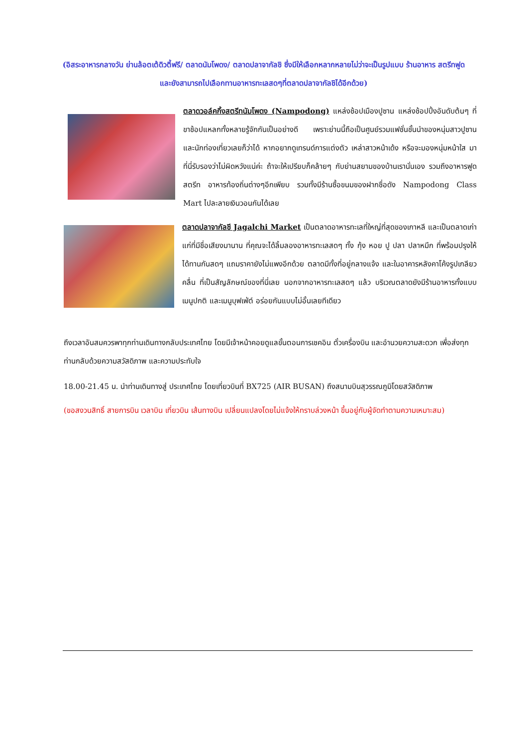(อิสระอาหารกลางวัน ย่านล้อตเต้ดิวตี้ฟรี/ ตลาดนัมโพดง/ ตลาดปลาจากัลชิ ซึ่งมีให้เลือกหลากหลายไม่ว่าจะเป็นรูปแบบ ร้านอาหาร สตรีทฟูด และยังสามารถไปเลือกทานอาหารทะเลสดๆที่ตลาดปลาจากัลชิได้อีกด้วย)
ตลาดวอล์คกิ้งสตรีทนัมโพดง (Nampodong) แหล่งช้อปเมืองปูซาน แหล่งช้อปปิ้งอันดับต้นๆ ที่ขาช้อปแหลกทั้งหลายรู้จักกันเป็นอย่างดี เพราะย่านนี้ถือเป็นศูนย์รวมแฟชั่นชั้นนำของหนุ่มสาวปูซาน และนักท่องเที่ยวเลยก็ว่าได้ หากอยากดูเทรนด์การแต่งตัว เหล่าสาวหน้าเด้ง หรือจะมองหนุ่มหน้าใส มาที่นี่รับรองว่าไม่ผิดหวังแน่ค่ะ ถ้าจะให้เปรียบก็คล้ายๆ กับย่านสยามของบ้านเรานั่นเอง รวมถึงอาหารฟูดสตรีท อาหารท้องถิ่นต่างๆอีกเพียบ รวมทั้งมีร้านซื้อขนมของฝากชื่อดัง Nampodong Class Mart ไปละลายเงินวอนกันได้เลย
ตลาดปลาจากัลชี Jagalchi Market เป็นตลาดอาหารทะเลที่ใหญ่ที่สุดของเกาหลี และเป็นตลาดเก่าแก่ที่มีชื่อเสียงมานาน ที่คุณจะได้ลิ้มลองอาหารทะเลสดๆ ทั้ง กุ้ง หอย ปู ปลา ปลาหมึก ที่พร้อมปรุงให้ได้ทานกันสดๆ แถมราคายังไม่แพงอีกด้วย ตลาดมีทั้งที่อยู่กลางแจ้ง และในอาคารหลังคาโค้งรูปเกลียวคลื่น ที่เป็นสัญลักษณ์ของที่นี่เลย นอกจากอาหารทะเลสดๆ แล้ว บริเวณตลาดยังมีร้านอาหารทั้งแบบเมนูปกติ และเมนูบุฟเฟ่ต์ อร่อยกันแบบไม่อั้นเลยทีเดียว
ถึงเวลาอันสมควรพาทุกท่านเดินทางกลับประเทศไทย โดยมีเจ้าหน้าคอยดูแลขั้นตอนการเชคอิน ตั๋วเครื่องบิน และอำนวยความสะดวก เพื่อส่งทุกท่านกลับด้วยความสวัสดิภาพ และความประทับใจ
18.00-21.45 น. นำท่านเดินทางสู่ ประเทศไทย โดยเที่ยวบินที่ BX725 (AIR BUSAN) ถึงสนามบินสุวรรณภูมิโดยสวัสดิภาพ
(ขอสงวนสิทธิ์ สายการบิน เวลาบิน เที่ยวบิน เส้นทางบิน เปลี่ยนแปลงโดยไม่แจ้งให้ทราบล่วงหน้า ขึ้นอยู่กับผู้จัดทำตามความเหมาะสม)